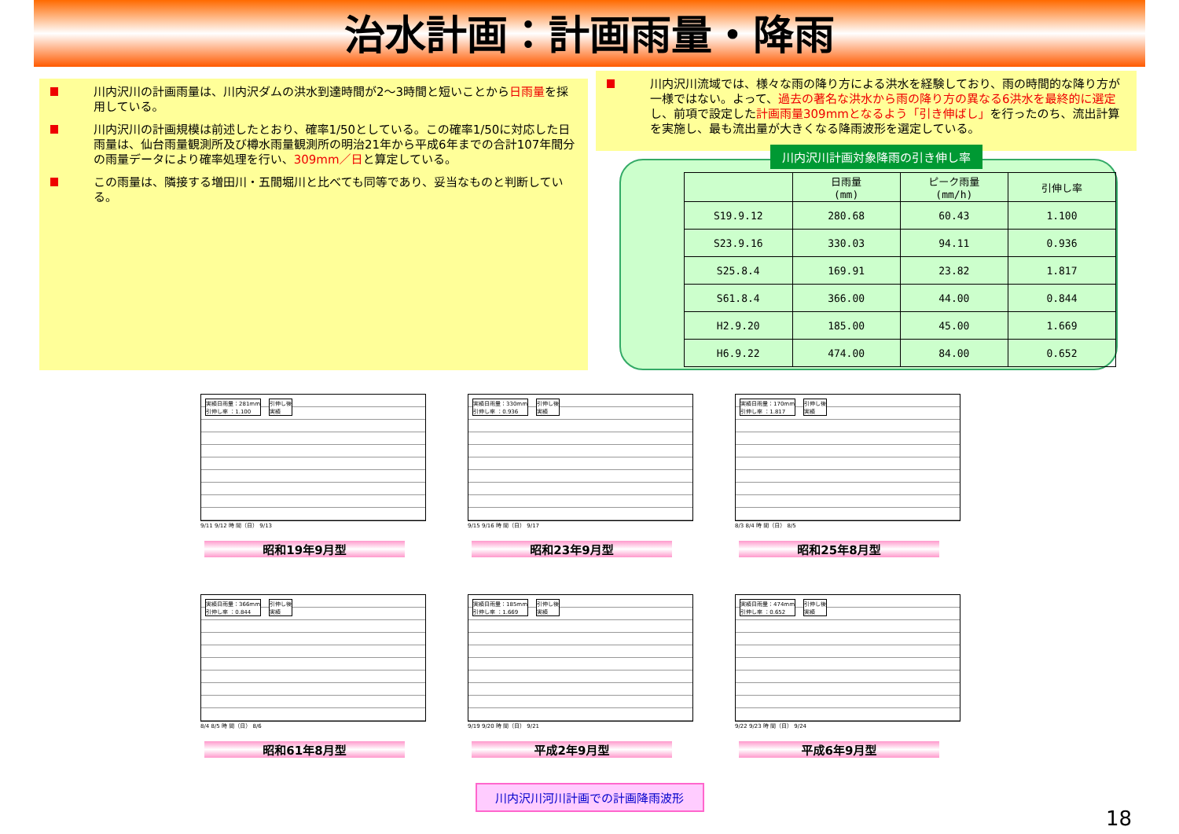治水計画：計画雨量・降雨
川内沢川の計画雨量は、川内沢ダムの洪水到達時間が2～3時間と短いことから日雨量を採用している。
川内沢川の計画規模は前述したとおり、確率1/50としている。この確率1/50に対応した日雨量は、仙台雨量観測所及び樽水雨量観測所の明治21年から平成6年までの合計107年間分の雨量データにより確率処理を行い、309mm／日と算定している。
この雨量は、隣接する増田川・五間堀川と比べても同等であり、妥当なものと判断している。
川内沢川流域では、様々な雨の降り方による洪水を経験しており、雨の時間的な降り方が一様ではない。よって、過去の著名な洪水から雨の降り方の異なる6洪水を最終的に選定し、前項で設定した計画雨量309mmとなるよう「引き伸ばし」を行ったのち、流出計算を実施し、最も流出量が大きくなる降雨波形を選定している。
川内沢川計画対象降雨の引き伸し率
| | 日雨量 (mm) | ピーク雨量 (mm/h) | 引伸し率 |
| --- | --- | --- | --- |
| S19.9.12 | 280.68 | 60.43 | 1.100 |
| S23.9.16 | 330.03 | 94.11 | 0.936 |
| S25.8.4 | 169.91 | 23.82 | 1.817 |
| S61.8.4 | 366.00 | 44.00 | 0.844 |
| H2.9.20 | 185.00 | 45.00 | 1.669 |
| H6.9.22 | 474.00 | 84.00 | 0.652 |
実績日雨量：281mm
引伸し率 ：1.100
引伸し後
実績
9/11 9/12 時 間（日） 9/13
昭和19年9月型
実績日雨量：330mm
引伸し率 ：0.936
引伸し後
実績
9/15 9/16 時 間（日） 9/17
昭和23年9月型
実績日雨量：170mm
引伸し率 ：1.817
引伸し後
実績
8/3 8/4 時 間（日） 8/5
昭和25年8月型
実績日雨量：366mm
引伸し率 ：0.844
引伸し後
実績
8/4 8/5 時 間（日） 8/6
昭和61年8月型
実績日雨量：185mm
引伸し率 ：1.669
引伸し後
実績
9/19 9/20 時 間（日） 9/21
平成2年9月型
実績日雨量：474mm
引伸し率 ：0.652
引伸し後
実績
9/22 9/23 時 間（日） 9/24
平成6年9月型
川内沢川河川計画での計画降雨波形
18